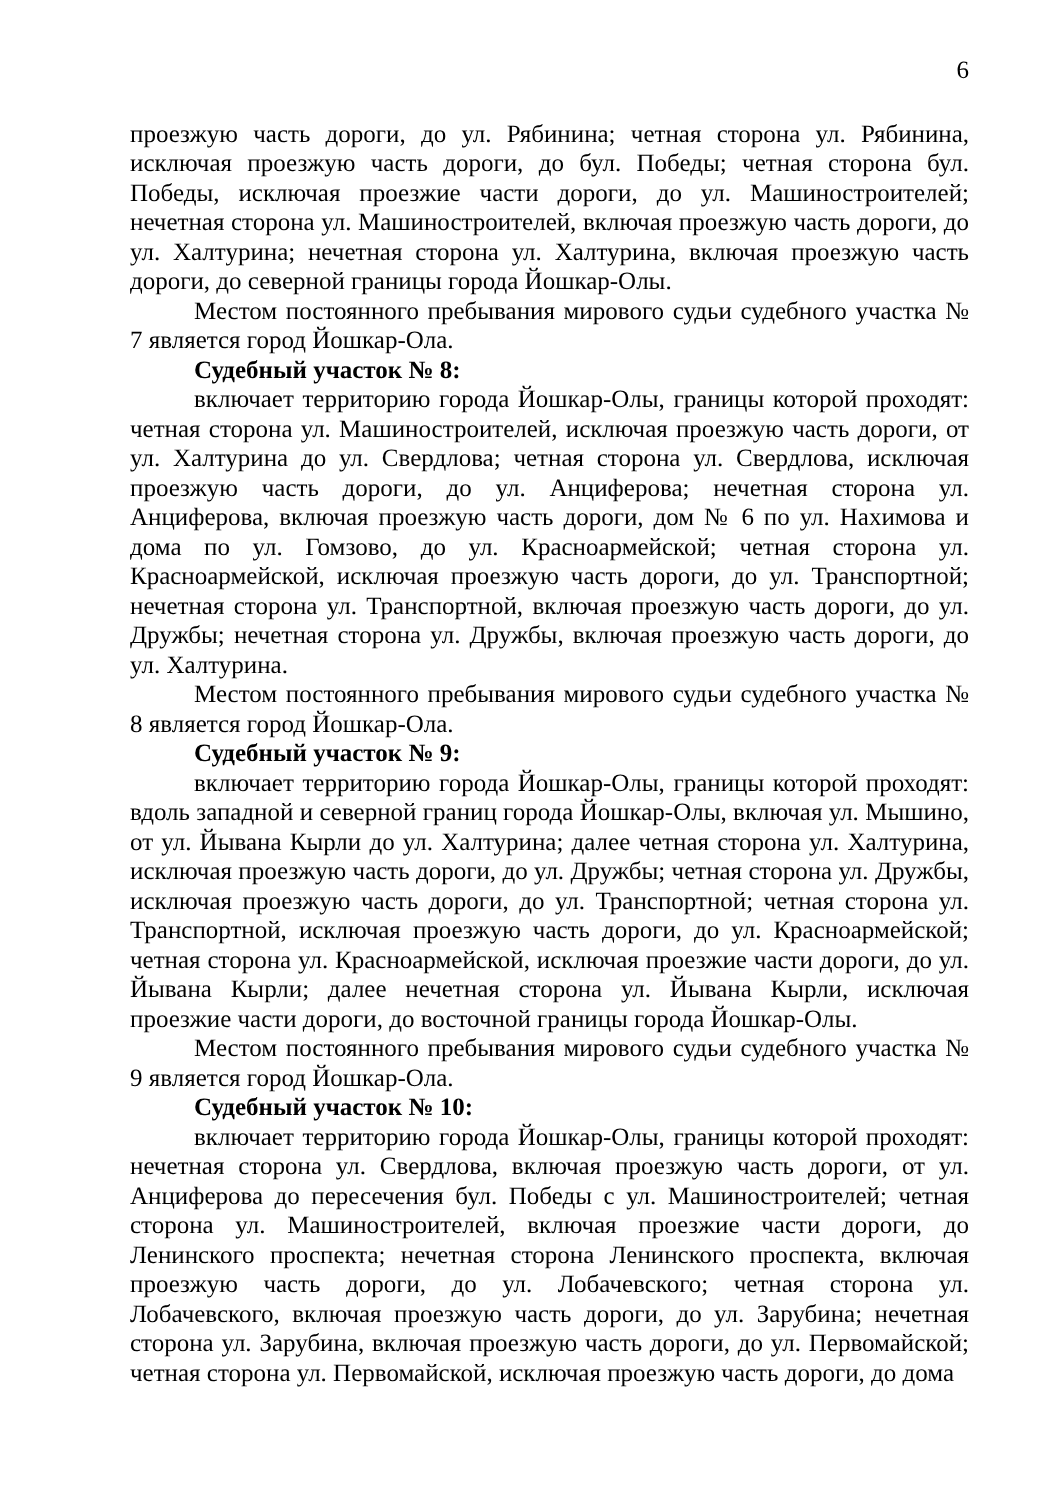6
проезжую часть дороги, до ул. Рябинина; четная сторона ул. Рябинина, исключая проезжую часть дороги, до бул. Победы; четная сторона бул. Победы, исключая проезжие части дороги, до ул. Машиностроителей; нечетная сторона ул. Машиностроителей, включая проезжую часть дороги, до ул. Халтурина; нечетная сторона ул. Халтурина, включая проезжую часть дороги, до северной границы города Йошкар-Олы.
Местом постоянного пребывания мирового судьи судебного участка № 7 является город Йошкар-Ола.
Судебный участок № 8:
включает территорию города Йошкар-Олы, границы которой проходят: четная сторона ул. Машиностроителей, исключая проезжую часть дороги, от ул. Халтурина до ул. Свердлова; четная сторона ул. Свердлова, исключая проезжую часть дороги, до ул. Анциферова; нечетная сторона ул. Анциферова, включая проезжую часть дороги, дом № 6 по ул. Нахимова и дома по ул. Гомзово, до ул. Красноармейской; четная сторона ул. Красноармейской, исключая проезжую часть дороги, до ул. Транспортной; нечетная сторона ул. Транспортной, включая проезжую часть дороги, до ул. Дружбы; нечетная сторона ул. Дружбы, включая проезжую часть дороги, до ул. Халтурина.
Местом постоянного пребывания мирового судьи судебного участка № 8 является город Йошкар-Ола.
Судебный участок № 9:
включает территорию города Йошкар-Олы, границы которой проходят: вдоль западной и северной границ города Йошкар-Олы, включая ул. Мышино, от ул. Йывана Кырли до ул. Халтурина; далее четная сторона ул. Халтурина, исключая проезжую часть дороги, до ул. Дружбы; четная сторона ул. Дружбы, исключая проезжую часть дороги, до ул. Транспортной; четная сторона ул. Транспортной, исключая проезжую часть дороги, до ул. Красноармейской; четная сторона ул. Красноармейской, исключая проезжие части дороги, до ул. Йывана Кырли; далее нечетная сторона ул. Йывана Кырли, исключая проезжие части дороги, до восточной границы города Йошкар-Олы.
Местом постоянного пребывания мирового судьи судебного участка № 9 является город Йошкар-Ола.
Судебный участок № 10:
включает территорию города Йошкар-Олы, границы которой проходят: нечетная сторона ул. Свердлова, включая проезжую часть дороги, от ул. Анциферова до пересечения бул. Победы с ул. Машиностроителей; четная сторона ул. Машиностроителей, включая проезжие части дороги, до Ленинского проспекта; нечетная сторона Ленинского проспекта, включая проезжую часть дороги, до ул. Лобачевского; четная сторона ул. Лобачевского, включая проезжую часть дороги, до ул. Зарубина; нечетная сторона ул. Зарубина, включая проезжую часть дороги, до ул. Первомайской; четная сторона ул. Первомайской, исключая проезжую часть дороги, до дома